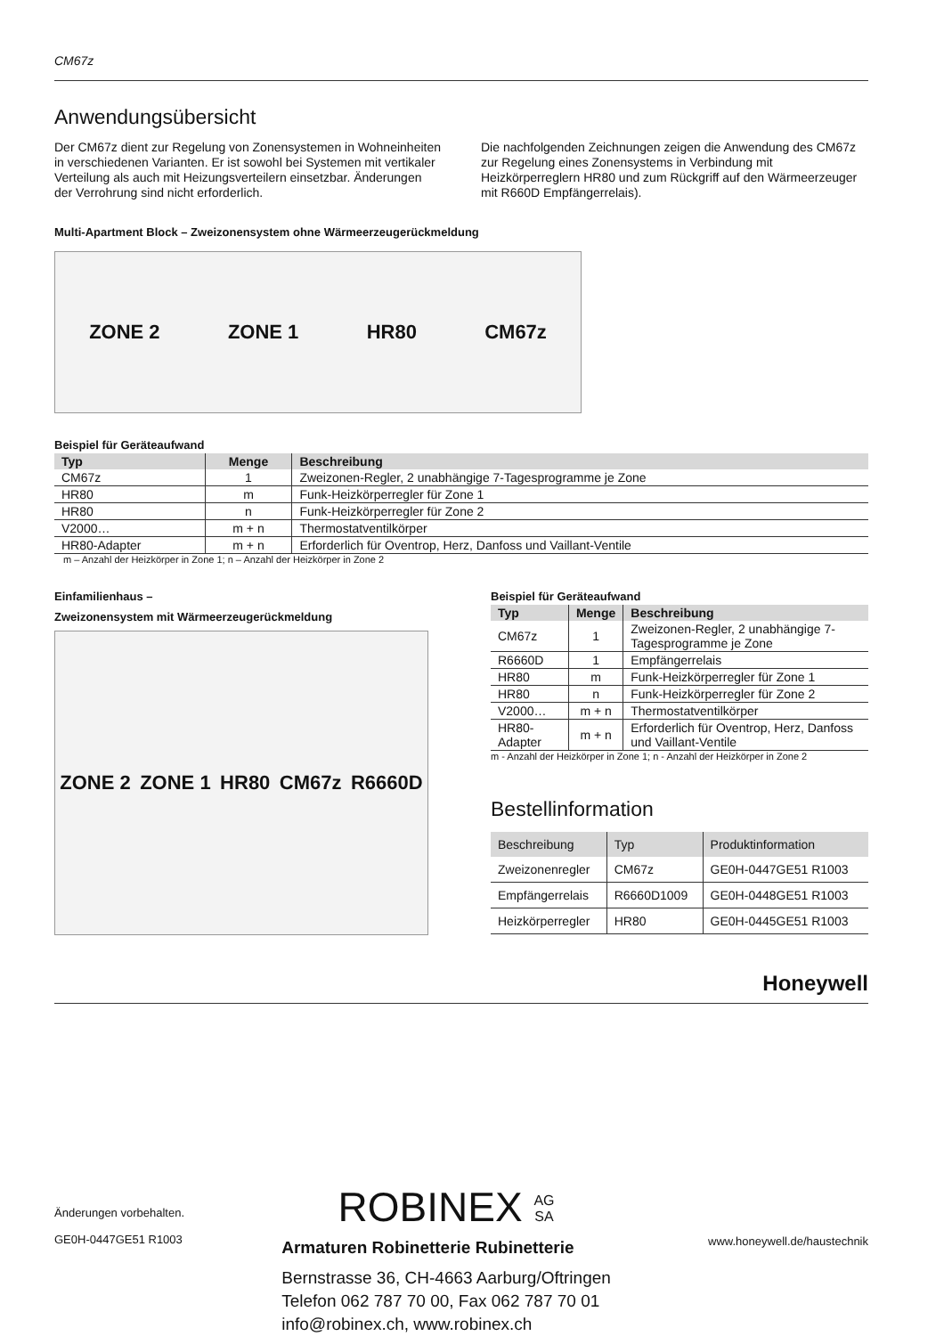CM67z
Anwendungsübersicht
Der CM67z dient zur Regelung von Zonensystemen in Wohneinheiten in verschiedenen Varianten. Er ist sowohl bei Systemen mit vertikaler Verteilung als auch mit Heizungsverteilern einsetzbar. Änderungen der Verrohrung sind nicht erforderlich.
Die nachfolgenden Zeichnungen zeigen die Anwendung des CM67z zur Regelung eines Zonensystems in Verbindung mit Heizkörperreglern HR80 und zum Rückgriff auf den Wärmeerzeuger mit R660D Empfängerrelais).
Multi-Apartment Block – Zweizonensystem ohne Wärmeerzeugerückmeldung
ZONE 2 ZONE 1 HR80 CM67z
Beispiel für Geräteaufwand
| Typ | Menge | Beschreibung |
| --- | --- | --- |
| CM67z | 1 | Zweizonen-Regler, 2 unabhängige 7-Tagesprogramme je Zone |
| HR80 | m | Funk-Heizkörperregler für Zone 1 |
| HR80 | n | Funk-Heizkörperregler für Zone 2 |
| V2000… | m + n | Thermostatventilkörper |
| HR80-Adapter | m + n | Erforderlich für Oventrop, Herz, Danfoss und Vaillant-Ventile |
m – Anzahl der Heizkörper in Zone 1; n – Anzahl der Heizkörper in Zone 2
Einfamilienhaus –
Zweizonensystem mit Wärmeerzeugerückmeldung
ZONE 2 ZONE 1 HR80 CM67z R6660D
Beispiel für Geräteaufwand
| Typ | Menge | Beschreibung |
| --- | --- | --- |
| CM67z | 1 | Zweizonen-Regler, 2 unabhängige 7-Tagesprogramme je Zone |
| R6660D | 1 | Empfängerrelais |
| HR80 | m | Funk-Heizkörperregler für Zone 1 |
| HR80 | n | Funk-Heizkörperregler für Zone 2 |
| V2000… | m + n | Thermostatventilkörper |
| HR80-Adapter | m + n | Erforderlich für Oventrop, Herz, Danfoss und Vaillant-Ventile |
m - Anzahl der Heizkörper in Zone 1; n - Anzahl der Heizkörper in Zone 2
Bestellinformation
| Beschreibung | Typ | Produktinformation |
| --- | --- | --- |
| Zweizonenregler | CM67z | GE0H-0447GE51 R1003 |
| Empfängerrelais | R6660D1009 | GE0H-0448GE51 R1003 |
| Heizkörperregler | HR80 | GE0H-0445GE51 R1003 |
Honeywell
Änderungen vorbehalten.
GE0H-0447GE51 R1003
ROBINEX AG
SA
Armaturen Robinetterie Rubinetterie
Bernstrasse 36, CH-4663 Aarburg/Oftringen
Telefon 062 787 70 00, Fax 062 787 70 01
info@robinex.ch, www.robinex.ch
www.honeywell.de/haustechnik